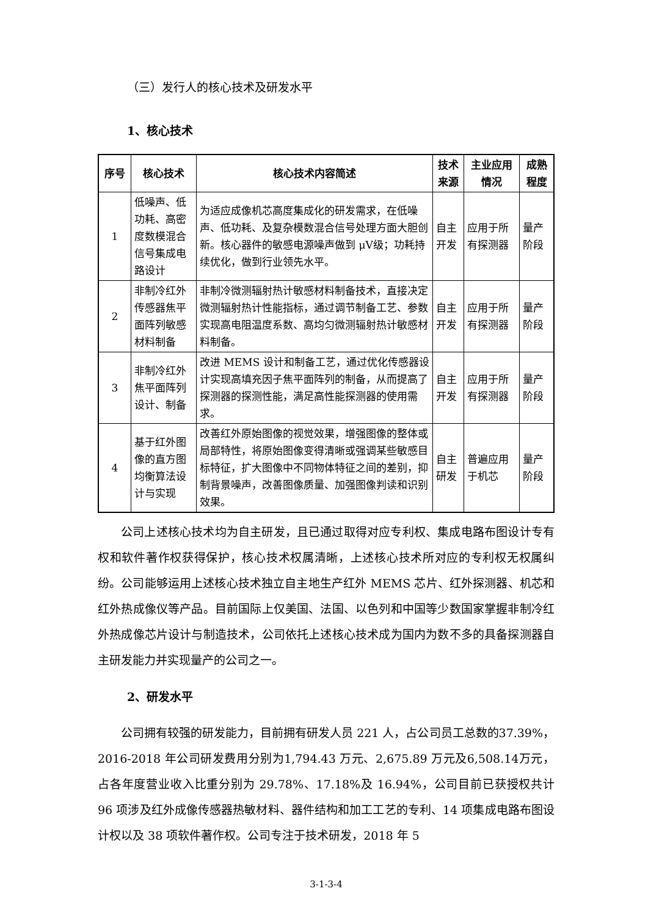（三）发行人的核心技术及研发水平
1、核心技术
| 序号 | 核心技术 | 核心技术内容简述 | 技术来源 | 主业应用情况 | 成熟程度 |
| --- | --- | --- | --- | --- | --- |
| 1 | 低噪声、低功耗、高密度数模混合信号集成电路设计 | 为适应成像机芯高度集成化的研发需求，在低噪声、低功耗、及复杂模数混合信号处理方面大胆创新。核心器件的敏感电源噪声做到 μV级；功耗持续优化，做到行业领先水平。 | 自主开发 | 应用于所有探测器 | 量产阶段 |
| 2 | 非制冷红外传感器焦平面阵列敏感材料制备 | 非制冷微测辐射热计敏感材料制备技术，直接决定微测辐射热计性能指标，通过调节制备工艺、参数实现高电阻温度系数、高均匀微测辐射热计敏感材料制备。 | 自主开发 | 应用于所有探测器 | 量产阶段 |
| 3 | 非制冷红外焦平面阵列设计、制备 | 改进 MEMS 设计和制备工艺，通过优化传感器设计实现高填充因子焦平面阵列的制备，从而提高了探测器的探测性能，满足高性能探测器的使用需求。 | 自主开发 | 应用于所有探测器 | 量产阶段 |
| 4 | 基于红外图像的直方图均衡算法设计与实现 | 改善红外原始图像的视觉效果，增强图像的整体或局部特性，将原始图像变得清晰或强调某些敏感目标特征，扩大图像中不同物体特征之间的差别，抑制背景噪声，改善图像质量、加强图像判读和识别效果。 | 自主研发 | 普遍应用于机芯 | 量产阶段 |
公司上述核心技术均为自主研发，且已通过取得对应专利权、集成电路布图设计专有权和软件著作权获得保护，核心技术权属清晰，上述核心技术所对应的专利权无权属纠纷。公司能够运用上述核心技术独立自主地生产红外 MEMS 芯片、红外探测器、机芯和红外热成像仪等产品。目前国际上仅美国、法国、以色列和中国等少数国家掌握非制冷红外热成像芯片设计与制造技术，公司依托上述核心技术成为国内为数不多的具备探测器自主研发能力并实现量产的公司之一。
2、研发水平
公司拥有较强的研发能力，目前拥有研发人员 221 人，占公司员工总数的37.39%，2016-2018 年公司研发费用分别为1,794.43 万元、2,675.89 万元及6,508.14万元，占各年度营业收入比重分别为 29.78%、17.18%及 16.94%，公司目前已获授权共计 96 项涉及红外成像传感器热敏材料、器件结构和加工工艺的专利、14 项集成电路布图设计权以及 38 项软件著作权。公司专注于技术研发，2018 年 5
3-1-3-4